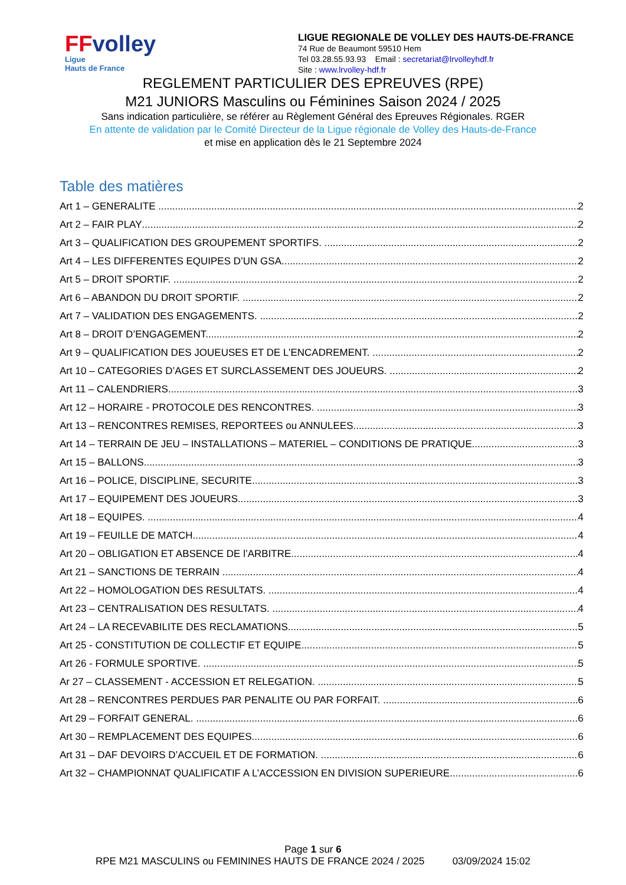FFvolley
Ligue
Hauts de France
LIGUE REGIONALE DE VOLLEY DES HAUTS-DE-FRANCE
74 Rue de Beaumont 59510 Hem
Tel 03.28.55.93.93 Email : secretariat@lrvolleyhdf.fr
Site : www.lrvolley-hdf.fr
REGLEMENT PARTICULIER DES EPREUVES (RPE)
M21 JUNIORS Masculins ou Féminines Saison 2024 / 2025
Sans indication particulière, se référer au Règlement Général des Epreuves Régionales. RGER
En attente de validation par le Comité Directeur de la Ligue régionale de Volley des Hauts-de-France
et mise en application dès le 21 Septembre 2024
Table des matières
Art 1 – GENERALITE 2
Art 2 – FAIR PLAY 2
Art 3 – QUALIFICATION DES GROUPEMENT SPORTIFS. 2
Art 4 – LES DIFFERENTES EQUIPES D’UN GSA. 2
Art 5 – DROIT SPORTIF. 2
Art 6 – ABANDON DU DROIT SPORTIF. 2
Art 7 – VALIDATION DES ENGAGEMENTS. 2
Art 8 – DROIT D’ENGAGEMENT. 2
Art 9 – QUALIFICATION DES JOUEUSES ET DE L’ENCADREMENT. 2
Art 10 – CATEGORIES D’AGES ET SURCLASSEMENT DES JOUEURS. 2
Art 11 – CALENDRIERS. 3
Art 12 – HORAIRE - PROTOCOLE DES RENCONTRES. 3
Art 13 – RENCONTRES REMISES, REPORTEES ou ANNULEES. 3
Art 14 – TERRAIN DE JEU – INSTALLATIONS – MATERIEL – CONDITIONS DE PRATIQUE. 3
Art 15 – BALLONS. 3
Art 16 – POLICE, DISCIPLINE, SECURITE 3
Art 17 – EQUIPEMENT DES JOUEURS 3
Art 18 – EQUIPES. 4
Art 19 – FEUILLE DE MATCH. 4
Art 20 – OBLIGATION ET ABSENCE DE l’ARBITRE. 4
Art 21 – SANCTIONS DE TERRAIN 4
Art 22 – HOMOLOGATION DES RESULTATS. 4
Art 23 – CENTRALISATION DES RESULTATS. 4
Art 24 – LA RECEVABILITE DES RECLAMATIONS. 5
Art 25 - CONSTITUTION DE COLLECTIF ET EQUIPE 5
Art 26 - FORMULE SPORTIVE. 5
Ar 27 – CLASSEMENT - ACCESSION ET RELEGATION. 5
Art 28 – RENCONTRES PERDUES PAR PENALITE OU PAR FORFAIT. 6
Art 29 – FORFAIT GENERAL. 6
Art 30 – REMPLACEMENT DES EQUIPES. 6
Art 31 – DAF DEVOIRS D’ACCUEIL ET DE FORMATION. 6
Art 32 – CHAMPIONNAT QUALIFICATIF A L’ACCESSION EN DIVISION SUPERIEURE. 6
Page 1 sur 6
RPE M21 MASCULINS ou FEMININES HAUTS DE FRANCE 2024 / 2025 03/09/2024 15:02